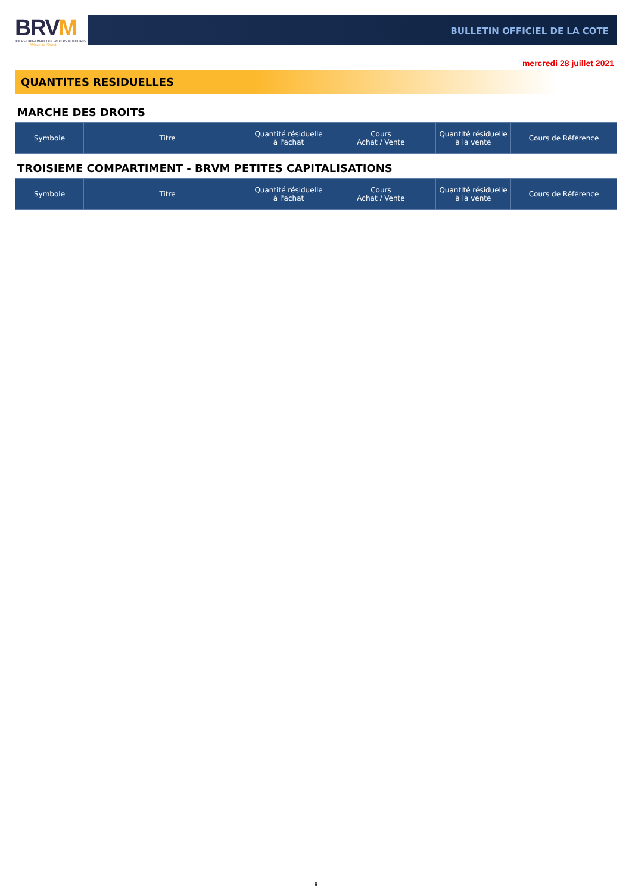BRVM
BOURSE REGIONALE DES VALEURS MOBILIERES
Afrique de l'Ouest
BULLETIN OFFICIEL DE LA COTE
mercredi 28 juillet 2021
QUANTITES RESIDUELLES
MARCHE DES DROITS
| Symbole | Titre | Quantité résiduelle à l'achat | Cours Achat / Vente | Quantité résiduelle à la vente | Cours de Référence |
| --- | --- | --- | --- | --- | --- |
TROISIEME COMPARTIMENT - BRVM PETITES CAPITALISATIONS
| Symbole | Titre | Quantité résiduelle à l'achat | Cours Achat / Vente | Quantité résiduelle à la vente | Cours de Référence |
| --- | --- | --- | --- | --- | --- |
9